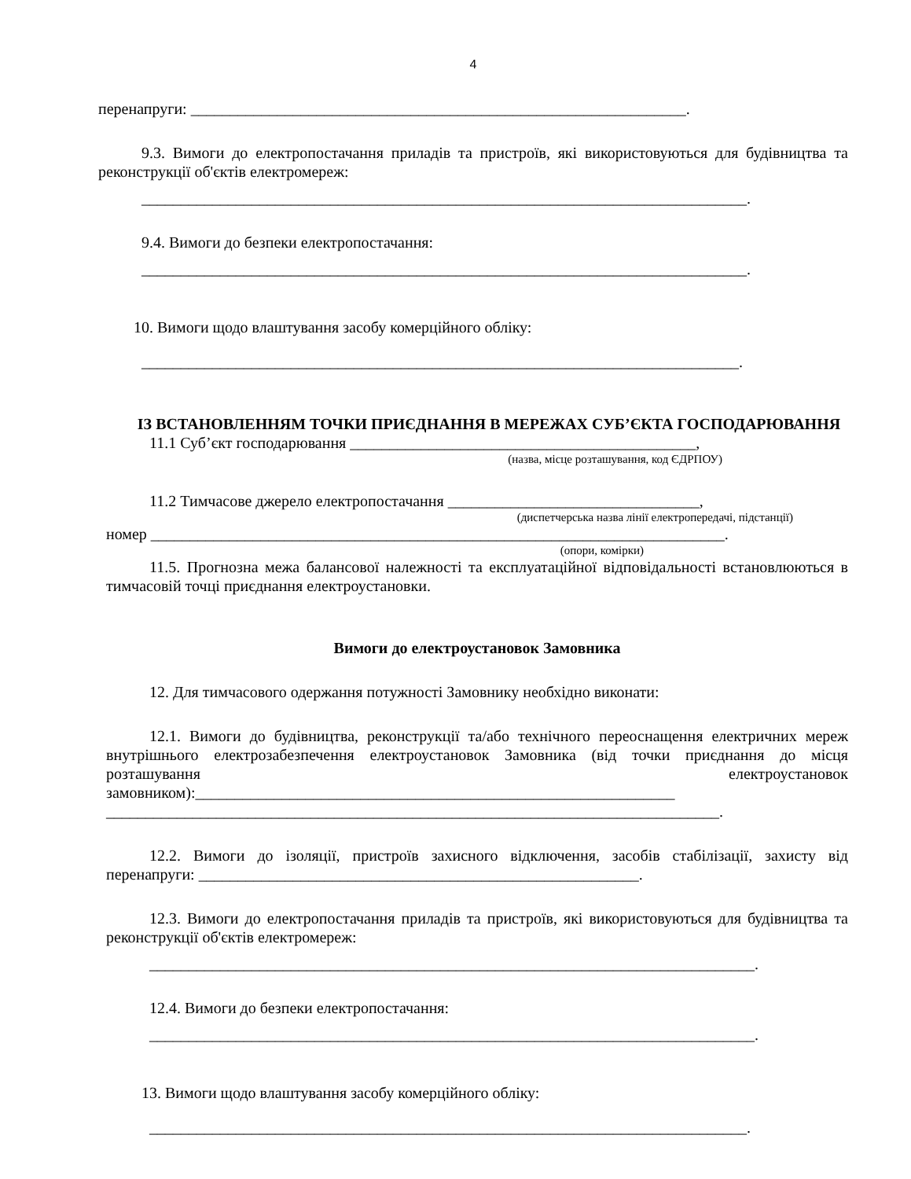4
перенапруги: _______________________________________________________________.
9.3. Вимоги до електропостачання приладів та пристроїв, які використовуються для будівництва та реконструкції об'єктів електромереж:
_____________________________________________________________________________.
9.4. Вимоги до безпеки електропостачання:
_____________________________________________________________________________.
10. Вимоги щодо влаштування засобу комерційного обліку:
____________________________________________________________________________.
ІЗ ВСТАНОВЛЕННЯМ ТОЧКИ ПРИЄДНАННЯ В МЕРЕЖАХ СУБ’ЄКТА ГОСПОДАРЮВАННЯ
11.1 Суб’єкт господарювання ____________________________________________,
(назва, місце розташування, код ЄДРПОУ)
11.2 Тимчасове джерело електропостачання ________________________________,
(диспетчерська назва лінії електропередачі, підстанції)
номер _________________________________________________________________________.
(опори, комірки)
11.5. Прогнозна межа балансової належності та експлуатаційної відповідальності встановлюються в тимчасовій точці приєднання електроустановки.
Вимоги до електроустановок Замовника
12. Для тимчасового одержання потужності Замовнику необхідно виконати:
12.1. Вимоги до будівництва, реконструкції та/або технічного переоснащення електричних мереж внутрішнього електрозабезпечення електроустановок Замовника (від точки приєднання до місця розташування електроустановок замовником):_____________________________________________________________
______________________________________________________________________________.
12.2. Вимоги до ізоляції, пристроїв захисного відключення, засобів стабілізації, захисту від перенапруги: ________________________________________________________.
12.3. Вимоги до електропостачання приладів та пристроїв, які використовуються для будівництва та реконструкції об'єктів електромереж:
_____________________________________________________________________________.
12.4. Вимоги до безпеки електропостачання:
_____________________________________________________________________________.
13. Вимоги щодо влаштування засобу комерційного обліку:
____________________________________________________________________________.